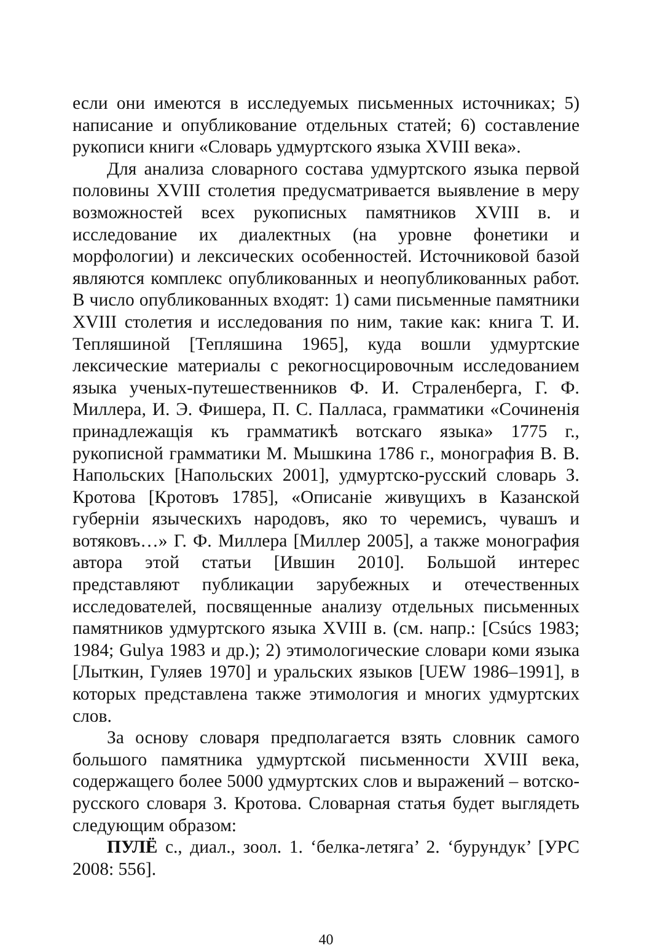если они имеются в исследуемых письменных источниках; 5) написание и опубликование отдельных статей; 6) составление рукописи книги «Словарь удмуртского языка XVIII века».
Для анализа словарного состава удмуртского языка первой половины XVIII столетия предусматривается выявление в меру возможностей всех рукописных памятников XVIII в. и исследование их диалектных (на уровне фонетики и морфологии) и лексических особенностей. Источниковой базой являются комплекс опубликованных и неопубликованных работ. В число опубликованных входят: 1) сами письменные памятники XVIII столетия и исследования по ним, такие как: книга Т. И. Тепляшиной [Тепляшина 1965], куда вошли удмуртские лексические материалы с рекогносцировочным исследованием языка ученых-путешественников Ф. И. Страленберга, Г. Ф. Миллера, И. Э. Фишера, П. С. Палласа, грамматики «Сочиненія принадлежащія къ грамматикѣ вотскаго языка» 1775 г., рукописной грамматики М. Мышкина 1786 г., монография В. В. Напольских [Напольских 2001], удмуртско-русский словарь З. Кротова [Кротовъ 1785], «Описаніе живущихъ в Казанской губерніи языческихъ народовъ, яко то черемисъ, чувашъ и вотяковъ…» Г. Ф. Миллера [Миллер 2005], а также монография автора этой статьи [Ившин 2010]. Большой интерес представляют публикации зарубежных и отечественных исследователей, посвященные анализу отдельных письменных памятников удмуртского языка XVIII в. (см. напр.: [Csúcs 1983; 1984; Gulya 1983 и др.); 2) этимологические словари коми языка [Лыткин, Гуляев 1970] и уральских языков [UEW 1986–1991], в которых представлена также этимология и многих удмуртских слов.
За основу словаря предполагается взять словник самого большого памятника удмуртской письменности XVIII века, содержащего более 5000 удмуртских слов и выражений – вотско-русского словаря З. Кротова. Словарная статья будет выглядеть следующим образом:
ПУЛЁ с., диал., зоол. 1. ‘белка-летяга’ 2. ‘бурундук’ [УРС 2008: 556].
40